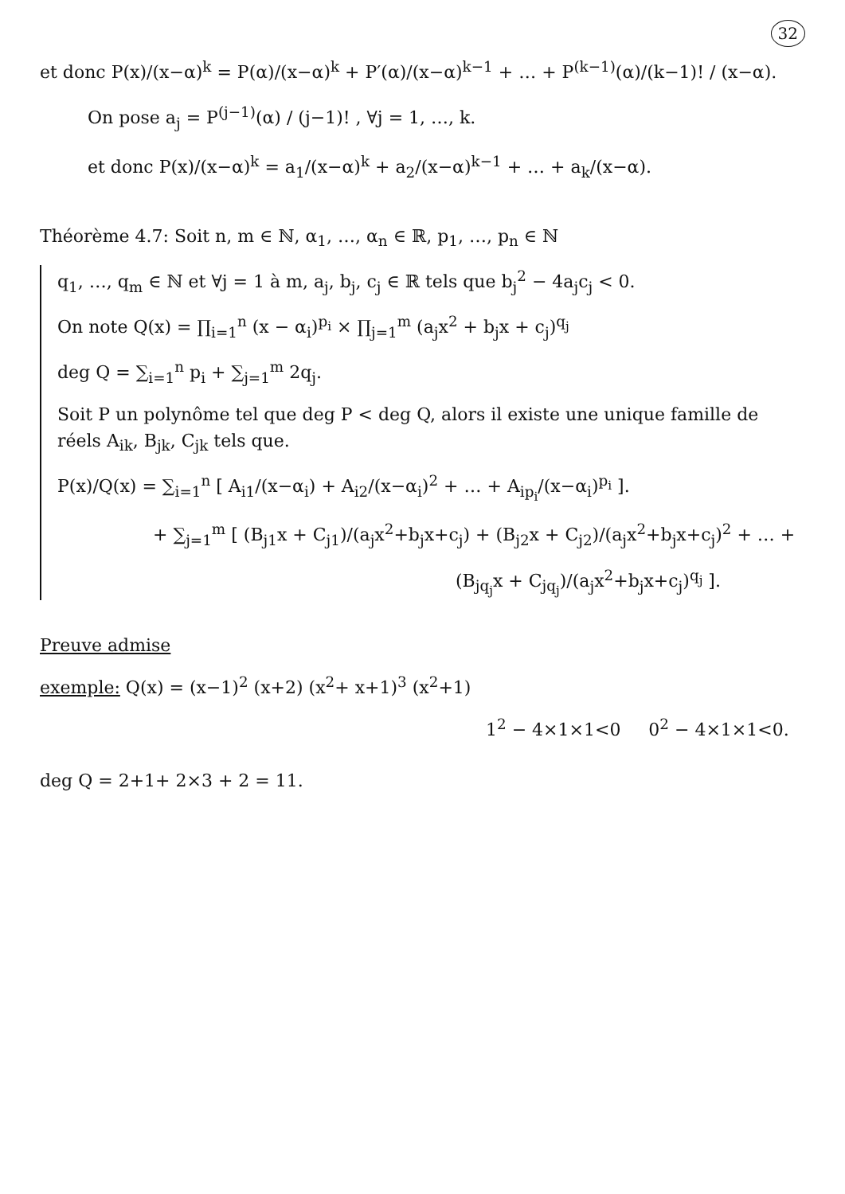32
et donc P(x)/(x−α)<sup>k</sup> = P(α)/(x−α)<sup>k</sup> + P′(α)/(x−α)<sup>k−1</sup> + … + P<sup>(k−1)</sup>(α)/(k−1)! / (x−α).
On pose a<sub>j</sub> = P<sup>(j−1)</sup>(α) / (j−1)! , ∀j = 1, …, k.
et donc P(x)/(x−α)<sup>k</sup> = a<sub>1</sub>/(x−α)<sup>k</sup> + a<sub>2</sub>/(x−α)<sup>k−1</sup> + … + a<sub>k</sub>/(x−α).
Théorème 4.7: Soit n, m ∈ ℕ, α<sub>1</sub>, …, α<sub>n</sub> ∈ ℝ, p<sub>1</sub>, …, p<sub>n</sub> ∈ ℕ
q<sub>1</sub>, …, q<sub>m</sub> ∈ ℕ et ∀j = 1 à m, a<sub>j</sub>, b<sub>j</sub>, c<sub>j</sub> ∈ ℝ tels que b<sub>j</sub><sup>2</sup> − 4a<sub>j</sub>c<sub>j</sub> < 0.
On note Q(x) = ∏<sub>i=1</sub><sup>n</sup> (x − α<sub>i</sub>)<sup>p<sub>i</sub></sup> × ∏<sub>j=1</sub><sup>m</sup> (a<sub>j</sub>x<sup>2</sup> + b<sub>j</sub>x + c<sub>j</sub>)<sup>q<sub>j</sub></sup>
deg Q = ∑<sub>i=1</sub><sup>n</sup> p<sub>i</sub> + ∑<sub>j=1</sub><sup>m</sup> 2q<sub>j</sub>.
Soit P un polynôme tel que deg P < deg Q, alors il existe une unique famille de réels A<sub>ik</sub>, B<sub>jk</sub>, C<sub>jk</sub> tels que.
P(x)/Q(x) = ∑<sub>i=1</sub><sup>n</sup> [ A<sub>i1</sub>/(x−α<sub>i</sub>) + A<sub>i2</sub>/(x−α<sub>i</sub>)<sup>2</sup> + … + A<sub>ip<sub>i</sub></sub>/(x−α<sub>i</sub>)<sup>p<sub>i</sub></sup> ].
+ ∑<sub>j=1</sub><sup>m</sup> [ (B<sub>j1</sub>x + C<sub>j1</sub>)/(a<sub>j</sub>x<sup>2</sup>+b<sub>j</sub>x+c<sub>j</sub>) + (B<sub>j2</sub>x + C<sub>j2</sub>)/(a<sub>j</sub>x<sup>2</sup>+b<sub>j</sub>x+c<sub>j</sub>)<sup>2</sup> + … +
(B<sub>jq<sub>j</sub></sub>x + C<sub>jq<sub>j</sub></sub>)/(a<sub>j</sub>x<sup>2</sup>+b<sub>j</sub>x+c<sub>j</sub>)<sup>q<sub>j</sub></sup> ].
Preuve admise
exemple: Q(x) = (x−1)<sup>2</sup> (x+2) (x<sup>2</sup>+ x+1)<sup>3</sup> (x<sup>2</sup>+1)
1<sup>2</sup> − 4×1×1<0 0<sup>2</sup> − 4×1×1<0.
deg Q = 2+1+ 2×3 + 2 = 11.